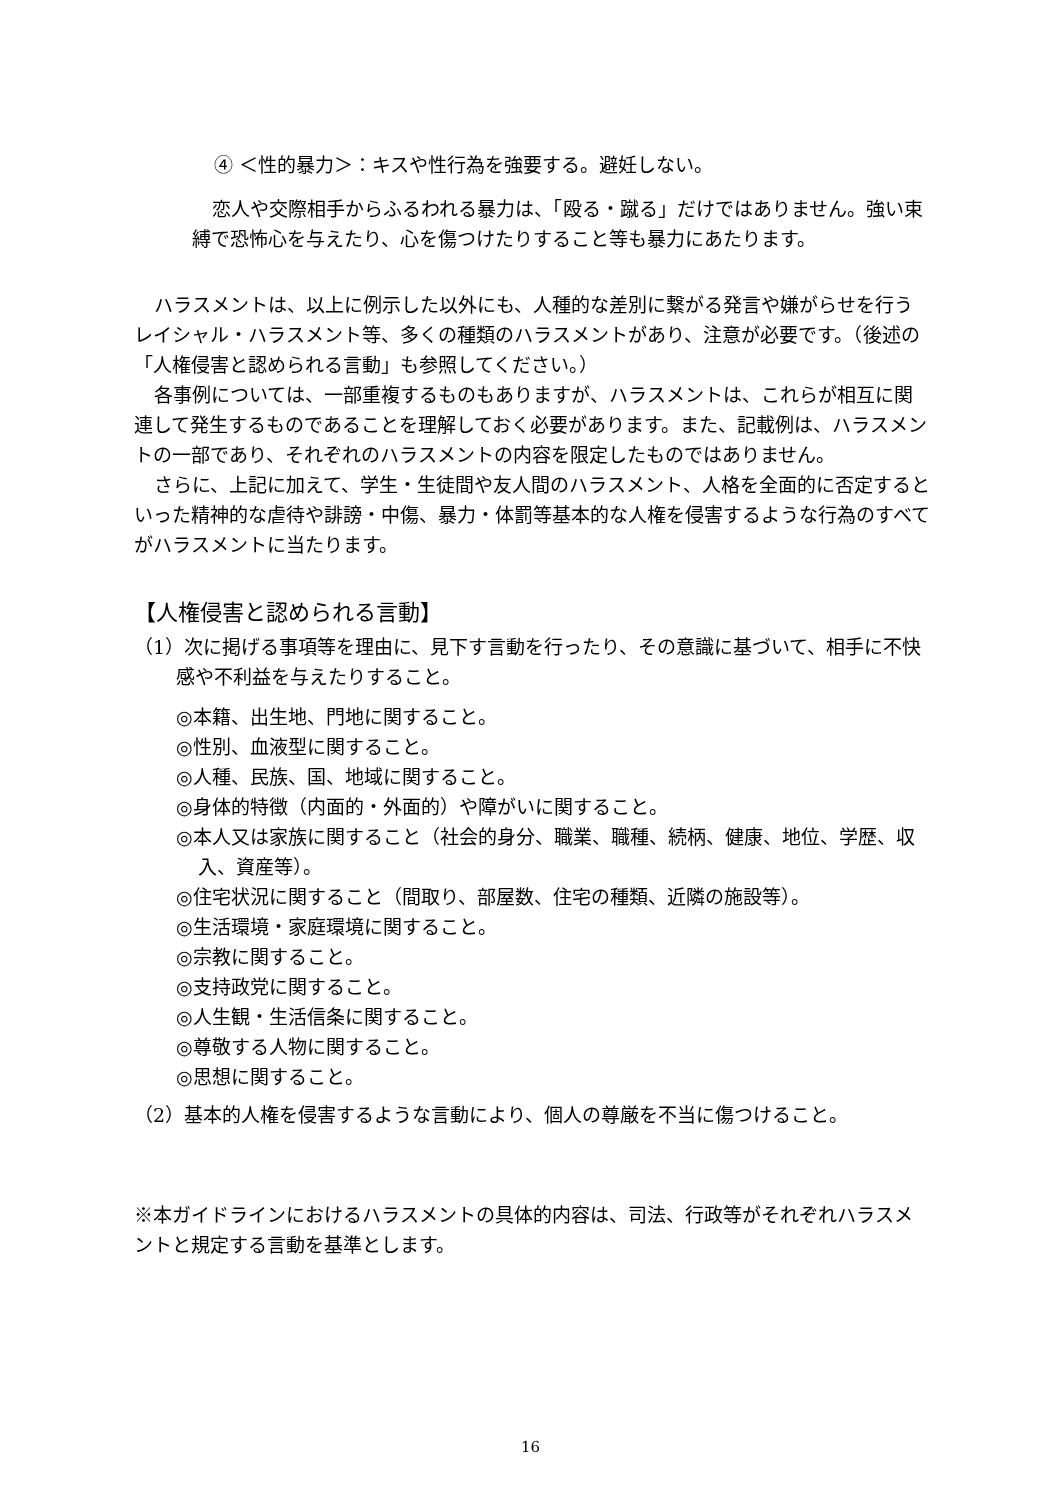④ ＜性的暴力＞：キスや性行為を強要する。避妊しない。
恋人や交際相手からふるわれる暴力は、「殴る・蹴る」だけではありません。強い束縛で恐怖心を与えたり、心を傷つけたりすること等も暴力にあたります。
ハラスメントは、以上に例示した以外にも、人種的な差別に繋がる発言や嫌がらせを行うレイシャル・ハラスメント等、多くの種類のハラスメントがあり、注意が必要です。（後述の「人権侵害と認められる言動」も参照してください。）
各事例については、一部重複するものもありますが、ハラスメントは、これらが相互に関連して発生するものであることを理解しておく必要があります。また、記載例は、ハラスメントの一部であり、それぞれのハラスメントの内容を限定したものではありません。
さらに、上記に加えて、学生・生徒間や友人間のハラスメント、人格を全面的に否定するといった精神的な虐待や誹謗・中傷、暴力・体罰等基本的な人権を侵害するような行為のすべてがハラスメントに当たります。
【人権侵害と認められる言動】
（1）次に掲げる事項等を理由に、見下す言動を行ったり、その意識に基づいて、相手に不快感や不利益を与えたりすること。
◎本籍、出生地、門地に関すること。
◎性別、血液型に関すること。
◎人種、民族、国、地域に関すること。
◎身体的特徴（内面的・外面的）や障がいに関すること。
◎本人又は家族に関すること（社会的身分、職業、職種、続柄、健康、地位、学歴、収入、資産等）。
◎住宅状況に関すること（間取り、部屋数、住宅の種類、近隣の施設等）。
◎生活環境・家庭環境に関すること。
◎宗教に関すること。
◎支持政党に関すること。
◎人生観・生活信条に関すること。
◎尊敬する人物に関すること。
◎思想に関すること。
（2）基本的人権を侵害するような言動により、個人の尊厳を不当に傷つけること。
※本ガイドラインにおけるハラスメントの具体的内容は、司法、行政等がそれぞれハラスメントと規定する言動を基準とします。
16